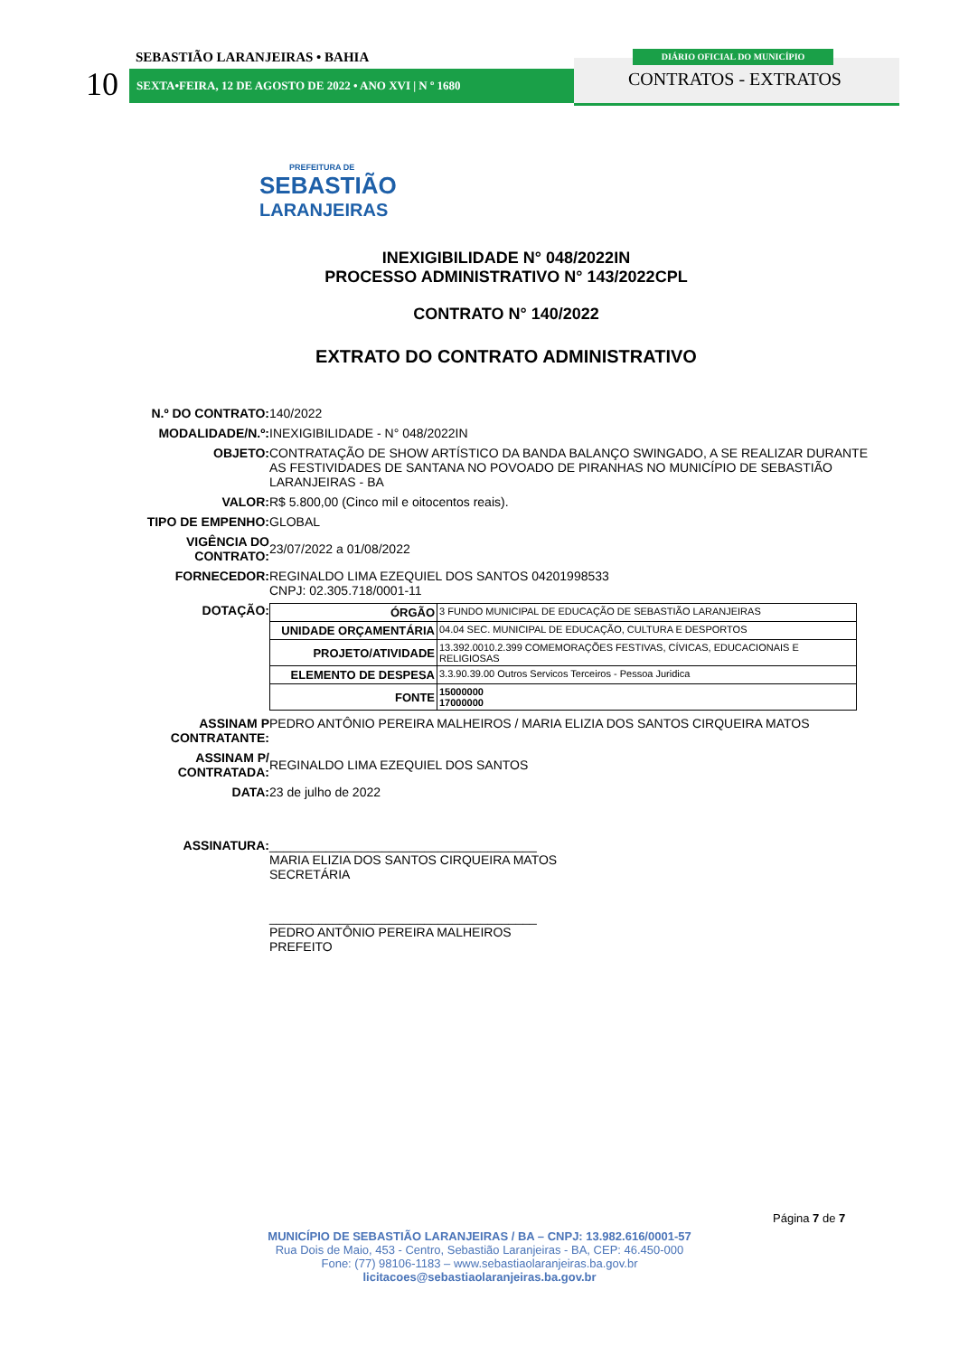SEBASTIÃO LARANJEIRAS • BAHIA
10 SEXTA•FEIRA, 12 DE AGOSTO DE 2022 • ANO XVI | N º 1680
DIÁRIO OFICIAL DO MUNICÍPIO
CONTRATOS - EXTRATOS
PREFEITURA DE
SEBASTIÃO
LARANJEIRAS
INEXIGIBILIDADE N° 048/2022IN
PROCESSO ADMINISTRATIVO N° 143/2022CPL
CONTRATO N° 140/2022
EXTRATO DO CONTRATO ADMINISTRATIVO
| N.º DO CONTRATO: | 140/2022 |
| MODALIDADE/N.º: | INEXIGIBILIDADE - N° 048/2022IN |
| OBJETO: | CONTRATAÇÃO DE SHOW ARTÍSTICO DA BANDA BALANÇO SWINGADO, A SE REALIZAR DURANTE AS FESTIVIDADES DE SANTANA NO POVOADO DE PIRANHAS NO MUNICÍPIO DE SEBASTIÃO LARANJEIRAS - BA |
| VALOR: | R$ 5.800,00 (Cinco mil e oitocentos reais). |
| TIPO DE EMPENHO: | GLOBAL |
| VIGÊNCIA DO CONTRATO: | 23/07/2022 a 01/08/2022 |
| FORNECEDOR: | REGINALDO LIMA EZEQUIEL DOS SANTOS 04201998533 CNPJ: 02.305.718/0001-11 |
| DOTAÇÃO: | / ÓRGÃO / 3 FUNDO MUNICIPAL DE EDUCAÇÃO DE SEBASTIÃO LARANJEIRAS / / UNIDADE ORÇAMENTÁRIA / 04.04 SEC. MUNICIPAL DE EDUCAÇÃO, CULTURA E DESPORTOS / / PROJETO/ATIVIDADE / 13.392.0010.2.399 COMEMORAÇÕES FESTIVAS, CÍVICAS, EDUCACIONAIS E RELIGIOSAS / / ELEMENTO DE DESPESA / 3.3.90.39.00 Outros Servicos Terceiros - Pessoa Juridica / / FONTE / 15000000 17000000 / |
| ASSINAM P CONTRATANTE: | PEDRO ANTÔNIO PEREIRA MALHEIROS / MARIA ELIZIA DOS SANTOS CIRQUEIRA MATOS |
| ASSINAM P/ CONTRATADA: | REGINALDO LIMA EZEQUIEL DOS SANTOS |
| DATA: | 23 de julho de 2022 |
| ASSINATURA: | ______________________________________ MARIA ELIZIA DOS SANTOS CIRQUEIRA MATOS SECRETÁRIA ______________________________________ PEDRO ANTÔNIO PEREIRA MALHEIROS PREFEITO |
Página 7 de 7
MUNICÍPIO DE SEBASTIÃO LARANJEIRAS / BA – CNPJ: 13.982.616/0001-57
Rua Dois de Maio, 453 - Centro, Sebastião Laranjeiras - BA, CEP: 46.450-000
Fone: (77) 98106-1183 – www.sebastiaolaranjeiras.ba.gov.br
licitacoes@sebastiaolaranjeiras.ba.gov.br